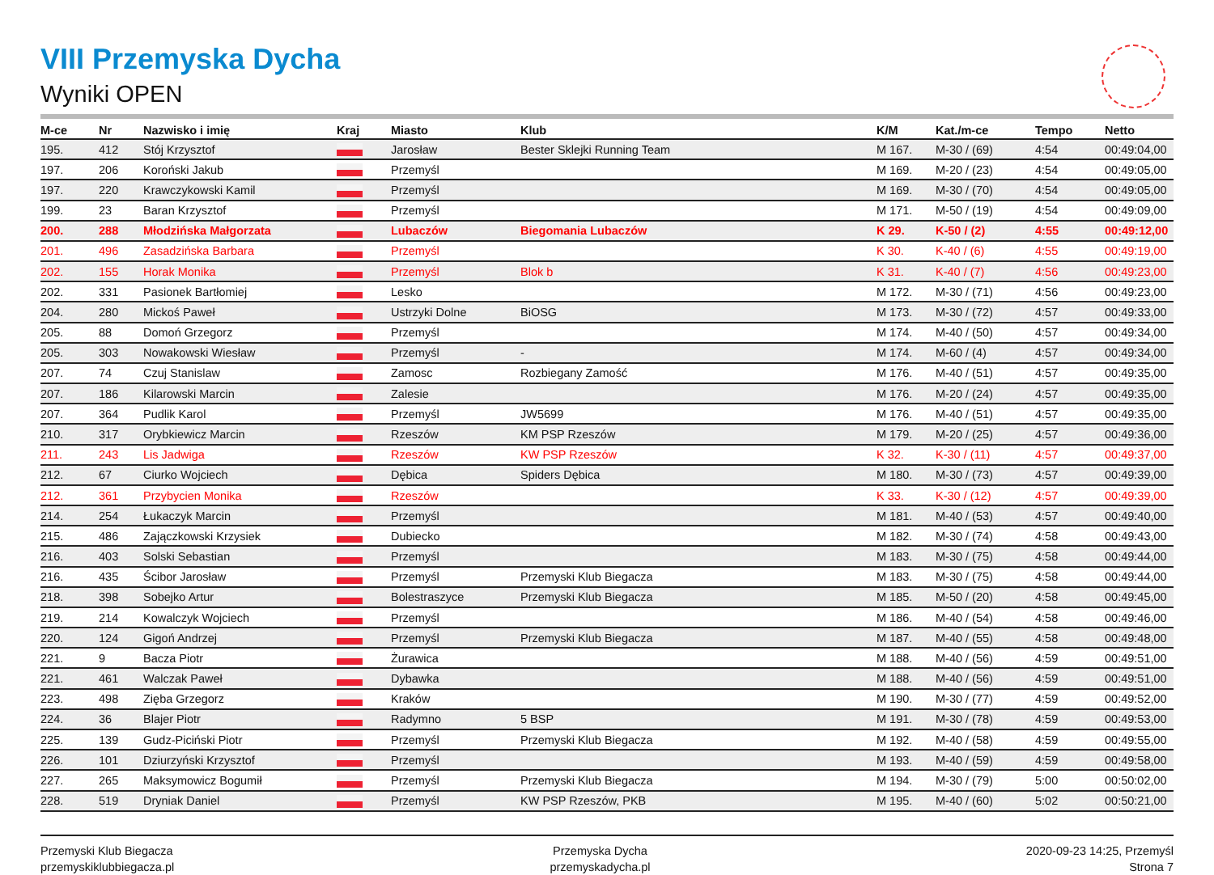VIII Przemyska Dycha
Wyniki OPEN
| M-ce | Nr | Nazwisko i imię | Kraj | Miasto | Klub | K/M | Kat./m-ce | Tempo | Netto |
| --- | --- | --- | --- | --- | --- | --- | --- | --- | --- |
| 195. | 412 | Stój Krzysztof | | Jarosław | Bester Sklejki Running Team | M 167. | M-30 / (69) | 4:54 | 00:49:04,00 |
| 197. | 206 | Koroński Jakub | | Przemyśl | | M 169. | M-20 / (23) | 4:54 | 00:49:05,00 |
| 197. | 220 | Krawczykowski Kamil | | Przemyśl | | M 169. | M-30 / (70) | 4:54 | 00:49:05,00 |
| 199. | 23 | Baran Krzysztof | | Przemyśl | | M 171. | M-50 / (19) | 4:54 | 00:49:09,00 |
| 200. | 288 | Młodzińska Małgorzata | | Lubaczów | Biegomania Lubaczów | K 29. | K-50 / (2) | 4:55 | 00:49:12,00 |
| 201. | 496 | Zasadzińska Barbara | | Przemyśl | | K 30. | K-40 / (6) | 4:55 | 00:49:19,00 |
| 202. | 155 | Horak Monika | | Przemyśl | Blok b | K 31. | K-40 / (7) | 4:56 | 00:49:23,00 |
| 202. | 331 | Pasionek Bartłomiej | | Lesko | | M 172. | M-30 / (71) | 4:56 | 00:49:23,00 |
| 204. | 280 | Mickoś Paweł | | Ustrzyki Dolne | BiOSG | M 173. | M-30 / (72) | 4:57 | 00:49:33,00 |
| 205. | 88 | Domoń Grzegorz | | Przemyśl | | M 174. | M-40 / (50) | 4:57 | 00:49:34,00 |
| 205. | 303 | Nowakowski Wiesław | | Przemyśl | - | M 174. | M-60 / (4) | 4:57 | 00:49:34,00 |
| 207. | 74 | Czuj Stanislaw | | Zamosc | Rozbiegany Zamość | M 176. | M-40 / (51) | 4:57 | 00:49:35,00 |
| 207. | 186 | Kilarowski Marcin | | Zalesie | | M 176. | M-20 / (24) | 4:57 | 00:49:35,00 |
| 207. | 364 | Pudlik Karol | | Przemyśl | JW5699 | M 176. | M-40 / (51) | 4:57 | 00:49:35,00 |
| 210. | 317 | Orybkiewicz Marcin | | Rzeszów | KM PSP Rzeszów | M 179. | M-20 / (25) | 4:57 | 00:49:36,00 |
| 211. | 243 | Lis Jadwiga | | Rzeszów | KW PSP Rzeszów | K 32. | K-30 / (11) | 4:57 | 00:49:37,00 |
| 212. | 67 | Ciurko Wojciech | | Dębica | Spiders Dębica | M 180. | M-30 / (73) | 4:57 | 00:49:39,00 |
| 212. | 361 | Przybycien Monika | | Rzeszów | | K 33. | K-30 / (12) | 4:57 | 00:49:39,00 |
| 214. | 254 | Łukaczyk Marcin | | Przemyśl | | M 181. | M-40 / (53) | 4:57 | 00:49:40,00 |
| 215. | 486 | Zajączkowski Krzysiek | | Dubiecko | | M 182. | M-30 / (74) | 4:58 | 00:49:43,00 |
| 216. | 403 | Solski Sebastian | | Przemyśl | | M 183. | M-30 / (75) | 4:58 | 00:49:44,00 |
| 216. | 435 | Ścibor Jarosław | | Przemyśl | Przemyski Klub Biegacza | M 183. | M-30 / (75) | 4:58 | 00:49:44,00 |
| 218. | 398 | Sobejko Artur | | Bolestraszyce | Przemyski Klub Biegacza | M 185. | M-50 / (20) | 4:58 | 00:49:45,00 |
| 219. | 214 | Kowalczyk Wojciech | | Przemyśl | | M 186. | M-40 / (54) | 4:58 | 00:49:46,00 |
| 220. | 124 | Gigoń Andrzej | | Przemyśl | Przemyski Klub Biegacza | M 187. | M-40 / (55) | 4:58 | 00:49:48,00 |
| 221. | 9 | Bacza Piotr | | Żurawica | | M 188. | M-40 / (56) | 4:59 | 00:49:51,00 |
| 221. | 461 | Walczak Paweł | | Dybawka | | M 188. | M-40 / (56) | 4:59 | 00:49:51,00 |
| 223. | 498 | Zięba Grzegorz | | Kraków | | M 190. | M-30 / (77) | 4:59 | 00:49:52,00 |
| 224. | 36 | Blajer Piotr | | Radymno | 5 BSP | M 191. | M-30 / (78) | 4:59 | 00:49:53,00 |
| 225. | 139 | Gudz-Piciński Piotr | | Przemyśl | Przemyski Klub Biegacza | M 192. | M-40 / (58) | 4:59 | 00:49:55,00 |
| 226. | 101 | Dziurzyński Krzysztof | | Przemyśl | | M 193. | M-40 / (59) | 4:59 | 00:49:58,00 |
| 227. | 265 | Maksymowicz Bogumił | | Przemyśl | Przemyski Klub Biegacza | M 194. | M-30 / (79) | 5:00 | 00:50:02,00 |
| 228. | 519 | Dryniak Daniel | | Przemyśl | KW PSP Rzeszów, PKB | M 195. | M-40 / (60) | 5:02 | 00:50:21,00 |
Przemyski Klub Biegacza
przemyskiklubbiegacza.pl
Przemyska Dycha
przemyskadycha.pl
2020-09-23 14:25, Przemyśl
Strona 7